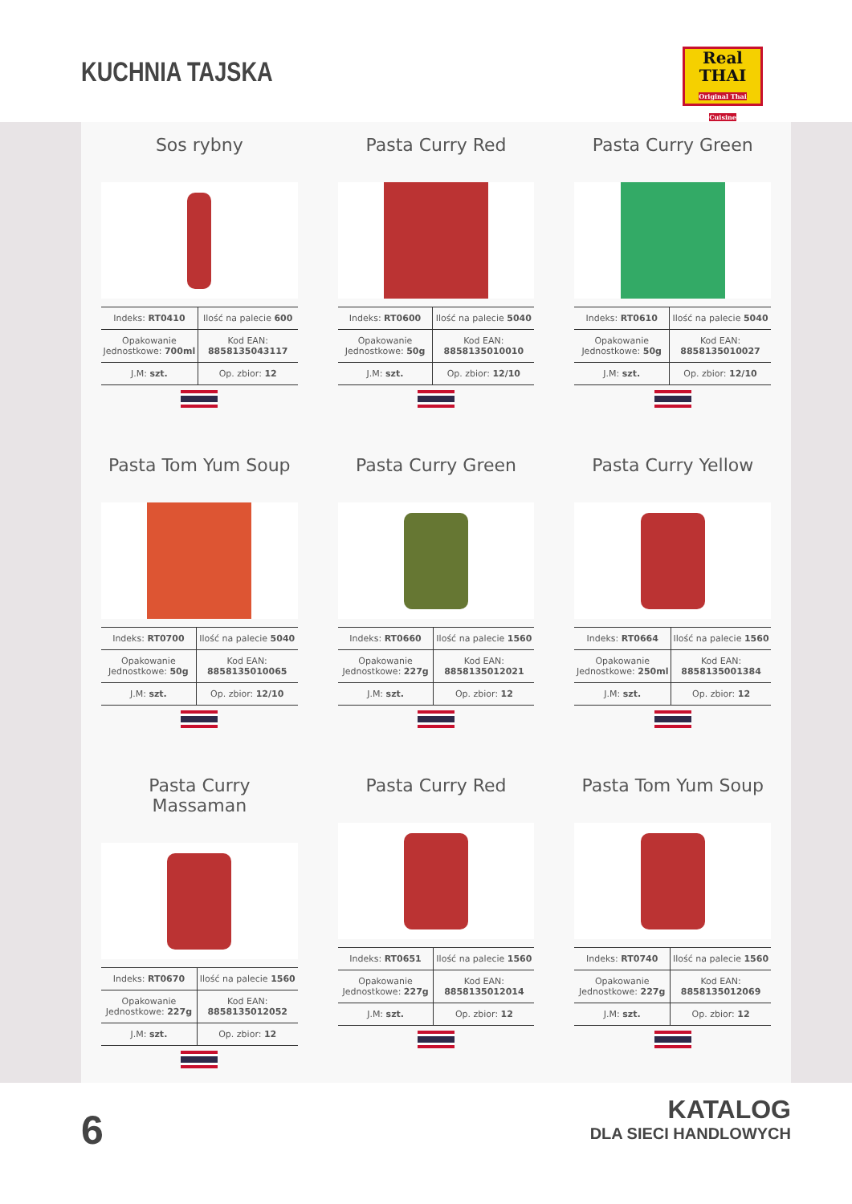KUCHNIA TAJSKA
Real
THAI
Original Thai Cuisine
Sos rybny
| Indeks: RT0410 | Ilość na palecie 600 |
| Opakowanie Jednostkowe: 700ml | Kod EAN: 8858135043117 |
| J.M: szt. | Op. zbior: 12 |
Pasta Curry Red
| Indeks: RT0600 | Ilość na palecie 5040 |
| Opakowanie Jednostkowe: 50g | Kod EAN: 8858135010010 |
| J.M: szt. | Op. zbior: 12/10 |
Pasta Curry Green
| Indeks: RT0610 | Ilość na palecie 5040 |
| Opakowanie Jednostkowe: 50g | Kod EAN: 8858135010027 |
| J.M: szt. | Op. zbior: 12/10 |
Pasta Tom Yum Soup
| Indeks: RT0700 | Ilość na palecie 5040 |
| Opakowanie Jednostkowe: 50g | Kod EAN: 8858135010065 |
| J.M: szt. | Op. zbior: 12/10 |
Pasta Curry Green
| Indeks: RT0660 | Ilość na palecie 1560 |
| Opakowanie Jednostkowe: 227g | Kod EAN: 8858135012021 |
| J.M: szt. | Op. zbior: 12 |
Pasta Curry Yellow
| Indeks: RT0664 | Ilość na palecie 1560 |
| Opakowanie Jednostkowe: 250ml | Kod EAN: 8858135001384 |
| J.M: szt. | Op. zbior: 12 |
Pasta Curry Massaman
| Indeks: RT0670 | Ilość na palecie 1560 |
| Opakowanie Jednostkowe: 227g | Kod EAN: 8858135012052 |
| J.M: szt. | Op. zbior: 12 |
Pasta Curry Red
| Indeks: RT0651 | Ilość na palecie 1560 |
| Opakowanie Jednostkowe: 227g | Kod EAN: 8858135012014 |
| J.M: szt. | Op. zbior: 12 |
Pasta Tom Yum Soup
| Indeks: RT0740 | Ilość na palecie 1560 |
| Opakowanie Jednostkowe: 227g | Kod EAN: 8858135012069 |
| J.M: szt. | Op. zbior: 12 |
6 KATALOG
DLA SIECI HANDLOWYCH